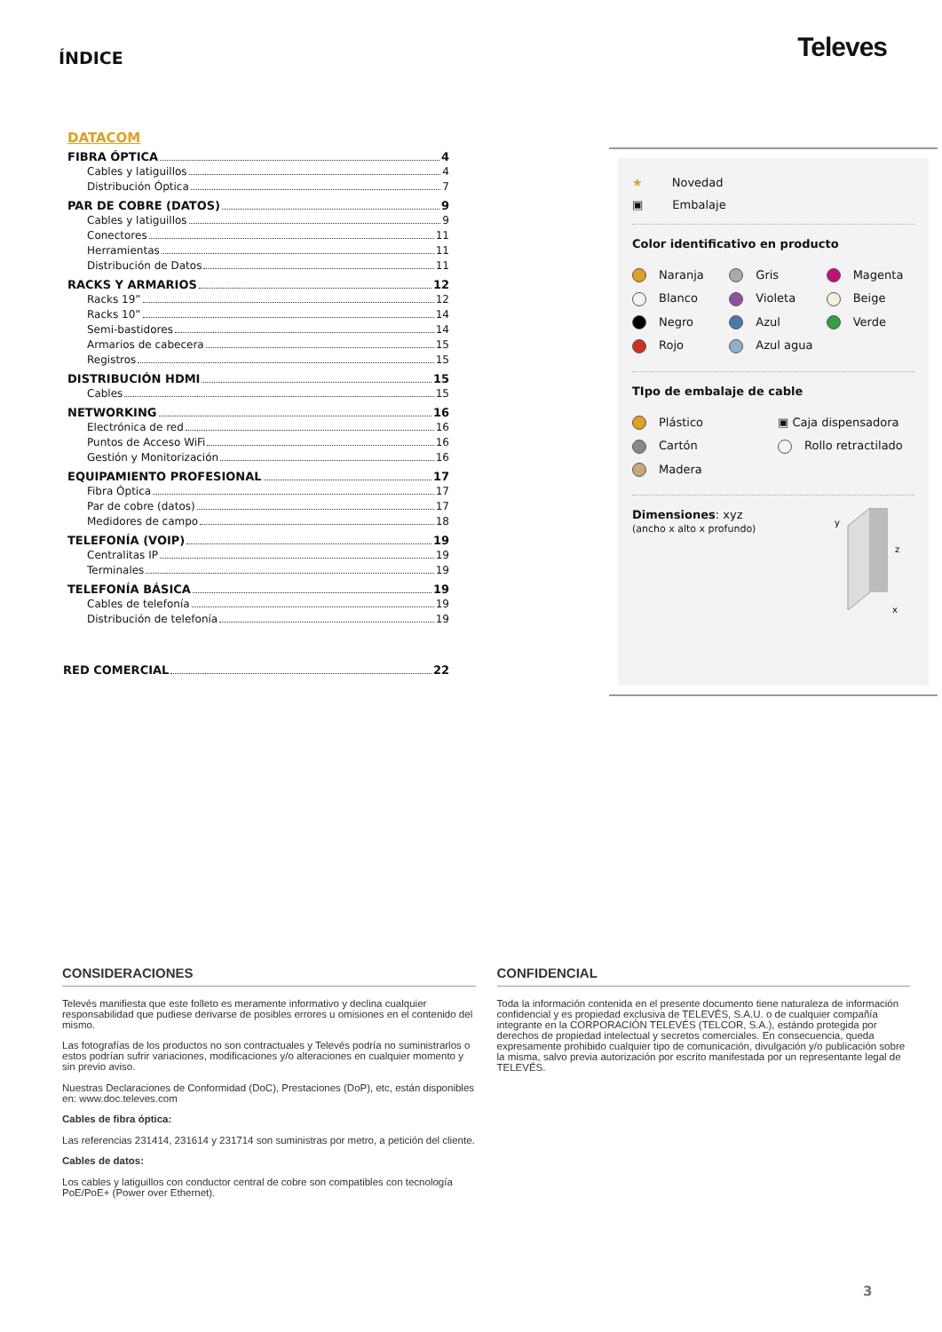ÍNDICE
Televes
DATACOM
FIBRA ÓPTICA 4
Cables y latiguillos 4
Distribución Óptica 7
PAR DE COBRE (DATOS) 9
Cables y latiguillos 9
Conectores 11
Herramientas 11
Distribución de Datos 11
RACKS Y ARMARIOS 12
Racks 19” 12
Racks 10” 14
Semi-bastidores 14
Armarios de cabecera 15
Registros 15
DISTRIBUCIÓN HDMI 15
Cables 15
NETWORKING 16
Electrónica de red 16
Puntos de Acceso WiFi 16
Gestión y Monitorización 16
EQUIPAMIENTO PROFESIONAL 17
Fibra Óptica 17
Par de cobre (datos) 17
Medidores de campo 18
TELEFONÍA (VOIP) 19
Centralitas IP 19
Terminales 19
TELEFONÍA BÁSICA 19
Cables de telefonía 19
Distribución de telefonía 19
RED COMERCIAL 22
★ Novedad
▣ Embalaje
Color identificativo en producto
Naranja Gris Magenta Blanco Violeta Beige Negro Azul Verde Rojo Azul agua
TIpo de embalaje de cable
Plástico ▣ Caja dispensadora Cartón Rollo retractilado Madera
Dimensiones: xyz
(ancho x alto x profundo)
y
z
x
CONSIDERACIONES
Televés manifiesta que este folleto es meramente informativo y declina cualquier responsabilidad que pudiese derivarse de posibles errores u omisiones en el contenido del mismo.
Las fotografías de los productos no son contractuales y Televés podría no suministrarlos o estos podrían sufrir variaciones, modificaciones y/o alteraciones en cualquier momento y sin previo aviso.
Nuestras Declaraciones de Conformidad (DoC), Prestaciones (DoP), etc, están disponibles en: www.doc.televes.com
Cables de fibra óptica:
Las referencias 231414, 231614 y 231714 son suministras por metro, a petición del cliente.
Cables de datos:
Los cables y latiguillos con conductor central de cobre son compatibles con tecnología PoE/PoE+ (Power over Ethernet).
CONFIDENCIAL
Toda la información contenida en el presente documento tiene naturaleza de información confidencial y es propiedad exclusiva de TELEVÉS, S.A.U. o de cualquier compañía integrante en la CORPORACIÓN TELEVÉS (TELCOR, S.A.), estándo protegida por derechos de propiedad intelectual y secretos comerciales. En consecuencia, queda expresamente prohibido cualquier tipo de comunicación, divulgación y/o publicación sobre la misma, salvo previa autorización por escrito manifestada por un representante legal de TELEVÉS.
3